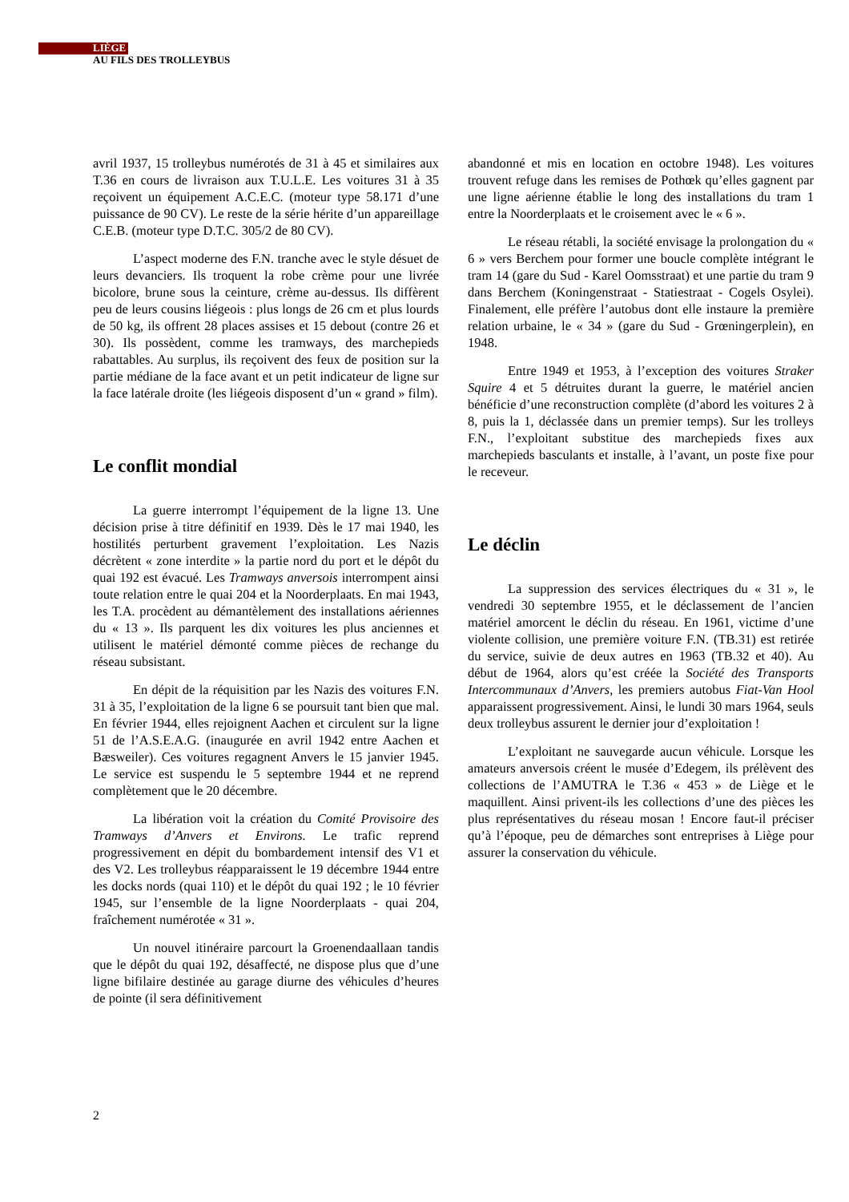LIÈGE
AU FILS DES TROLLEYBUS
avril 1937, 15 trolleybus numérotés de 31 à 45 et similaires aux T.36 en cours de livraison aux T.U.L.E. Les voitures 31 à 35 reçoivent un équipement A.C.E.C. (moteur type 58.171 d’une puissance de 90 CV). Le reste de la série hérite d’un appareillage C.E.B. (moteur type D.T.C. 305/2 de 80 CV).
L’aspect moderne des F.N. tranche avec le style désuet de leurs devanciers. Ils troquent la robe crème pour une livrée bicolore, brune sous la ceinture, crème au-dessus. Ils diffèrent peu de leurs cousins liégeois : plus longs de 26 cm et plus lourds de 50 kg, ils offrent 28 places assises et 15 debout (contre 26 et 30). Ils possèdent, comme les tramways, des marchepieds rabattables. Au surplus, ils reçoivent des feux de position sur la partie médiane de la face avant et un petit indicateur de ligne sur la face latérale droite (les liégeois disposent d’un « grand » film).
Le conflit mondial
La guerre interrompt l’équipement de la ligne 13. Une décision prise à titre définitif en 1939. Dès le 17 mai 1940, les hostilités perturbent gravement l’exploitation. Les Nazis décrètent « zone interdite » la partie nord du port et le dépôt du quai 192 est évacué. Les Tramways anversois interrompent ainsi toute relation entre le quai 204 et la Noorderplaats. En mai 1943, les T.A. procèdent au démantèlement des installations aériennes du « 13 ». Ils parquent les dix voitures les plus anciennes et utilisent le matériel démonté comme pièces de rechange du réseau subsistant.
En dépit de la réquisition par les Nazis des voitures F.N. 31 à 35, l’exploitation de la ligne 6 se poursuit tant bien que mal. En février 1944, elles rejoignent Aachen et circulent sur la ligne 51 de l’A.S.E.A.G. (inaugurée en avril 1942 entre Aachen et Bæsweiler). Ces voitures regagnent Anvers le 15 janvier 1945. Le service est suspendu le 5 septembre 1944 et ne reprend complètement que le 20 décembre.
La libération voit la création du Comité Provisoire des Tramways d’Anvers et Environs. Le trafic reprend progressivement en dépit du bombardement intensif des V1 et des V2. Les trolleybus réapparaissent le 19 décembre 1944 entre les docks nords (quai 110) et le dépôt du quai 192 ; le 10 février 1945, sur l’ensemble de la ligne Noorderplaats - quai 204, fraîchement numérotée « 31 ».
Un nouvel itinéraire parcourt la Groenendaallaan tandis que le dépôt du quai 192, désaffecté, ne dispose plus que d’une ligne bifilaire destinée au garage diurne des véhicules d’heures de pointe (il sera définitivement
abandonné et mis en location en octobre 1948). Les voitures trouvent refuge dans les remises de Pothœk qu’elles gagnent par une ligne aérienne établie le long des installations du tram 1 entre la Noorderplaats et le croisement avec le « 6 ».
Le réseau rétabli, la société envisage la prolongation du « 6 » vers Berchem pour former une boucle complète intégrant le tram 14 (gare du Sud - Karel Oomsstraat) et une partie du tram 9 dans Berchem (Koningenstraat - Statiestraat - Cogels Osylei). Finalement, elle préfère l’autobus dont elle instaure la première relation urbaine, le « 34 » (gare du Sud - Grœningerplein), en 1948.
Entre 1949 et 1953, à l’exception des voitures Straker Squire 4 et 5 détruites durant la guerre, le matériel ancien bénéficie d’une reconstruction complète (d’abord les voitures 2 à 8, puis la 1, déclassée dans un premier temps). Sur les trolleys F.N., l’exploitant substitue des marchepieds fixes aux marchepieds basculants et installe, à l’avant, un poste fixe pour le receveur.
Le déclin
La suppression des services électriques du « 31 », le vendredi 30 septembre 1955, et le déclassement de l’ancien matériel amorcent le déclin du réseau. En 1961, victime d’une violente collision, une première voiture F.N. (TB.31) est retirée du service, suivie de deux autres en 1963 (TB.32 et 40). Au début de 1964, alors qu’est créée la Société des Transports Intercommunaux d’Anvers, les premiers autobus Fiat-Van Hool apparaissent progressivement. Ainsi, le lundi 30 mars 1964, seuls deux trolleybus assurent le dernier jour d’exploitation !
L’exploitant ne sauvegarde aucun véhicule. Lorsque les amateurs anversois créent le musée d’Edegem, ils prélèvent des collections de l’AMUTRA le T.36 « 453 » de Liège et le maquillent. Ainsi privent-ils les collections d’une des pièces les plus représentatives du réseau mosan ! Encore faut-il préciser qu’à l’époque, peu de démarches sont entreprises à Liège pour assurer la conservation du véhicule.
2